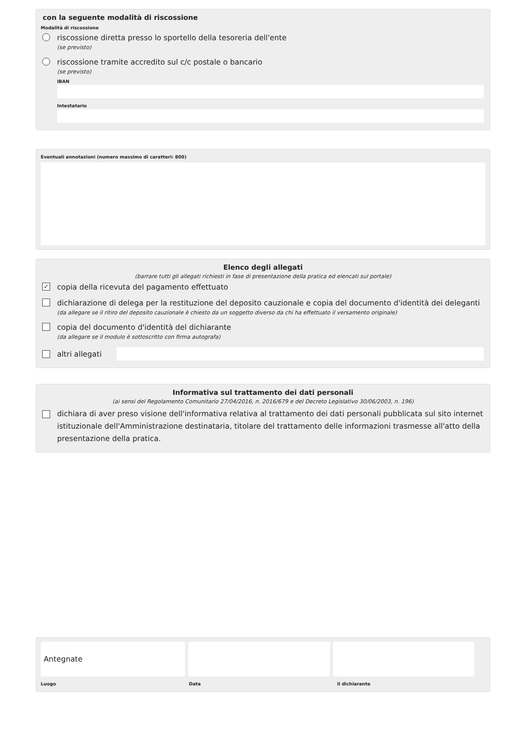con la seguente modalità di riscossione
Modalità di riscossione
riscossione diretta presso lo sportello della tesoreria dell'ente
(se previsto)
riscossione tramite accredito sul c/c postale o bancario
(se previsto)
IBAN
Intestatario
Eventuali annotazioni (numero massimo di caratteri: 800)
Elenco degli allegati
(barrare tutti gli allegati richiesti in fase di presentazione della pratica ed elencati sul portale)
✓
copia della ricevuta del pagamento effettuato
dichiarazione di delega per la restituzione del deposito cauzionale e copia del documento d'identità dei deleganti
(da allegare se il ritiro del deposito cauzionale è chiesto da un soggetto diverso da chi ha effettuato il versamento originale)
copia del documento d'identità del dichiarante
(da allegare se il modulo è sottoscritto con firma autografa)
altri allegati
Informativa sul trattamento dei dati personali
(ai sensi del Regolamento Comunitario 27/04/2016, n. 2016/679 e del Decreto Legislativo 30/06/2003, n. 196)
dichiara di aver preso visione dell'informativa relativa al trattamento dei dati personali pubblicata sul sito internet istituzionale dell'Amministrazione destinataria, titolare del trattamento delle informazioni trasmesse all'atto della presentazione della pratica.
Antegnate
Luogo Data il dichiarante